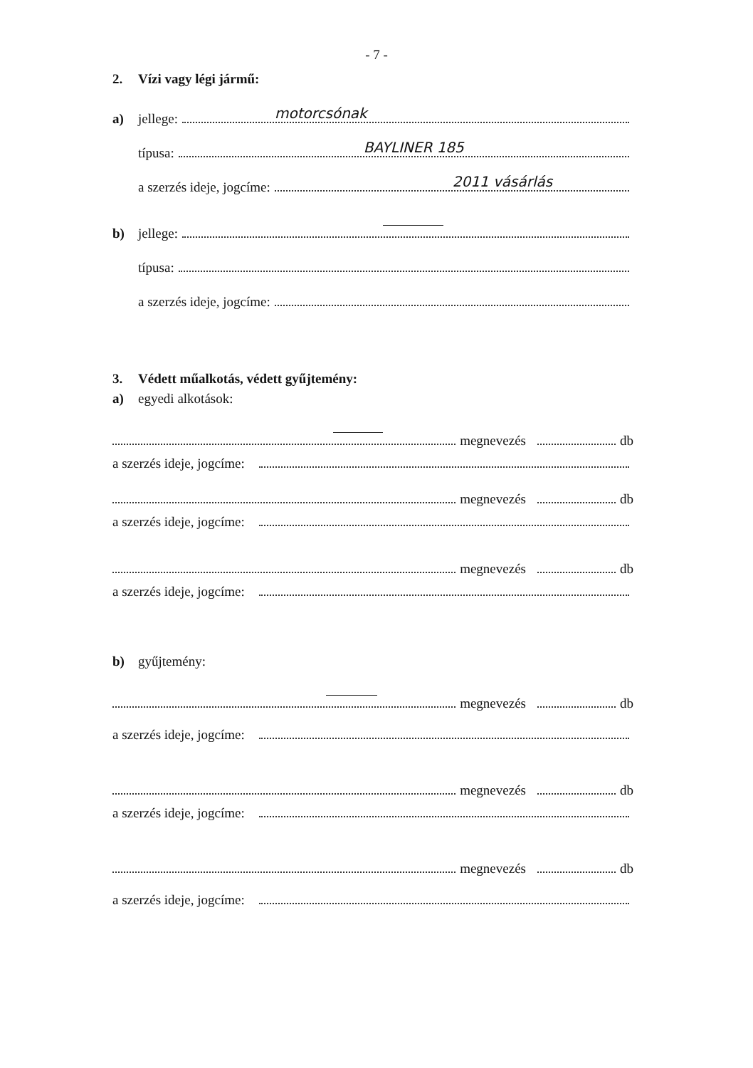- 7 -
2. Vízi vagy légi jármű:
a) jellege:
motorcsónak
típusa:
BAYLINER 185
a szerzés ideje, jogcíme:
2011 vásárlás
b) jellege:
típusa:
a szerzés ideje, jogcíme:
3. Védett műalkotás, védett gyűjtemény:
a) egyedi alkotások:
megnevezés db
a szerzés ideje, jogcíme:
megnevezés db
a szerzés ideje, jogcíme:
megnevezés db
a szerzés ideje, jogcíme:
b) gyűjtemény:
megnevezés db
a szerzés ideje, jogcíme:
megnevezés db
a szerzés ideje, jogcíme:
megnevezés db
a szerzés ideje, jogcíme: